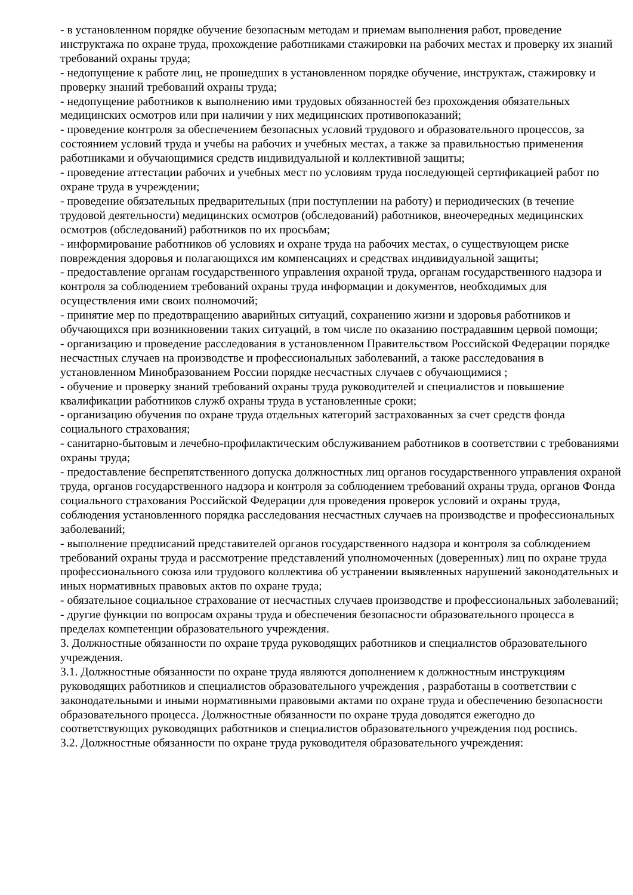- в установленном порядке обучение безопасным методам и приемам выполнения работ, проведение инструктажа по охране труда, прохождение работниками стажировки на рабочих местах и проверку их знаний требований охраны труда;
- недопущение к работе лиц, не прошедших в установленном порядке обучение, инструктаж, стажировку и проверку знаний требований охраны труда;
- недопущение работников к выполнению ими трудовых обязанностей без прохождения обязательных медицинских осмотров или при наличии у них медицинских противопоказаний;
- проведение контроля за обеспечением безопасных условий трудового и образовательного процессов, за состоянием условий труда и учебы на рабочих и учебных местах, а также за правильностью применения работниками и обучающимися средств индивидуальной и коллективной защиты;
- проведение аттестации рабочих и учебных мест по условиям труда последующей сертификацией работ по охране труда в учреждении;
- проведение обязательных предварительных (при поступлении на работу) и периодических (в течение трудовой деятельности) медицинских осмотров (обследований) работников, внеочередных медицинских осмотров (обследований) работников по их просьбам;
- информирование работников об условиях и охране труда на рабочих местах, о существующем риске повреждения здоровья и полагающихся им компенсациях и средствах индивидуальной защиты;
- предоставление органам государственного управления охраной труда, органам государственного надзора и контроля за соблюдением требований охраны труда информации и документов, необходимых для осуществления ими своих полномочий;
- принятие мер по предотвращению аварийных ситуаций, сохранению жизни и здоровья работников и обучающихся при возникновении таких ситуаций, в том числе по оказанию пострадавшим цервой помощи;
- организацию и проведение расследования в установленном Правительством Российской Федерации порядке несчастных случаев на производстве и профессиональных заболеваний, а также расследования в установленном Минобразованием России порядке несчастных случаев с обучающимися ;
- обучение и проверку знаний требований охраны труда руководителей и специалистов и повышение квалификации работников служб охраны труда в установленные сроки;
- организацию обучения по охране труда отдельных категорий застрахованных за счет средств фонда социального страхования;
- санитарно-бытовым и лечебно-профилактическим обслуживанием работников в соответствии с требованиями охраны труда;
- предоставление беспрепятственного допуска должностных лиц органов государственного управления охраной труда, органов государственного надзора и контроля за соблюдением требований охраны труда, органов Фонда социального страхования Российской Федерации для проведения проверок условий и охраны труда, соблюдения установленного порядка расследования несчастных случаев на производстве и профессиональных заболеваний;
- выполнение предписаний представителей органов государственного надзора и контроля за соблюдением требований охраны труда и рассмотрение представлений уполномоченных (доверенных) лиц по охране труда профессионального союза или трудового коллектива об устранении выявленных нарушений законодательных и иных нормативных правовых актов по охране труда;
- обязательное социальное страхование от несчастных случаев производстве и профессиональных заболеваний;
- другие функции по вопросам охраны труда и обеспечения безопасности образовательного процесса в пределах компетенции образовательного учреждения.
3. Должностные обязанности по охране труда руководящих работников и специалистов образовательного учреждения.
3.1. Должностные обязанности по охране труда являются дополнением к должностным инструкциям руководящих работников и специалистов образовательного учреждения , разработаны в соответствии с законодательными и иными нормативными правовыми актами по охране труда и обеспечению безопасности образовательного процесса. Должностные обязанности по охране труда доводятся ежегодно до соответствующих руководящих работников и специалистов образовательного учреждения под роспись.
3.2. Должностные обязанности по охране труда руководителя образовательного учреждения: